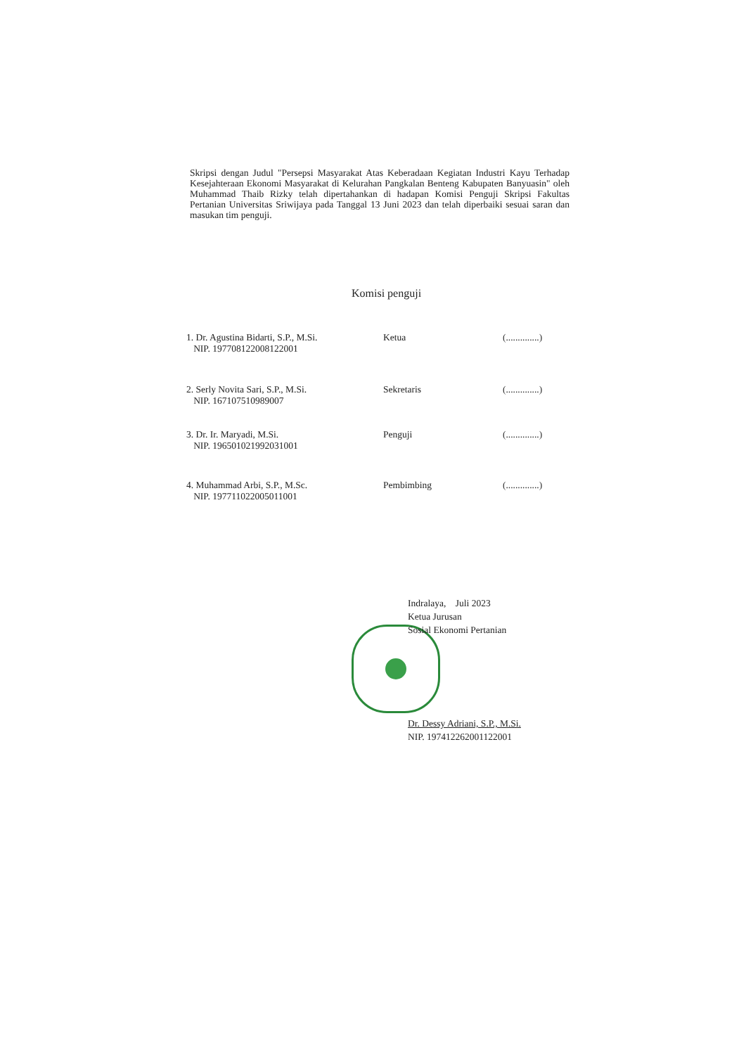Skripsi dengan Judul "Persepsi Masyarakat Atas Keberadaan Kegiatan Industri Kayu Terhadap Kesejahteraan Ekonomi Masyarakat di Kelurahan Pangkalan Benteng Kabupaten Banyuasin" oleh Muhammad Thaib Rizky telah dipertahankan di hadapan Komisi Penguji Skripsi Fakultas Pertanian Universitas Sriwijaya pada Tanggal 13 Juni 2023 dan telah diperbaiki sesuai saran dan masukan tim penguji.
Komisi penguji
1. Dr. Agustina Bidarti, S.P., M.Si.
NIP. 197708122008122001
Ketua (..............)
2. Serly Novita Sari, S.P., M.Si.
NIP. 167107510989007
Sekretaris (..............)
3. Dr. Ir. Maryadi, M.Si.
NIP. 196501021992031001
Penguji (..............)
4. Muhammad Arbi, S.P., M.Sc.
NIP. 197711022005011001
Pembimbing (..............)
Indralaya, Juli 2023
Ketua Jurusan
Sosial Ekonomi Pertanian
Dr. Dessy Adriani, S.P., M.Si.
NIP. 197412262001122001